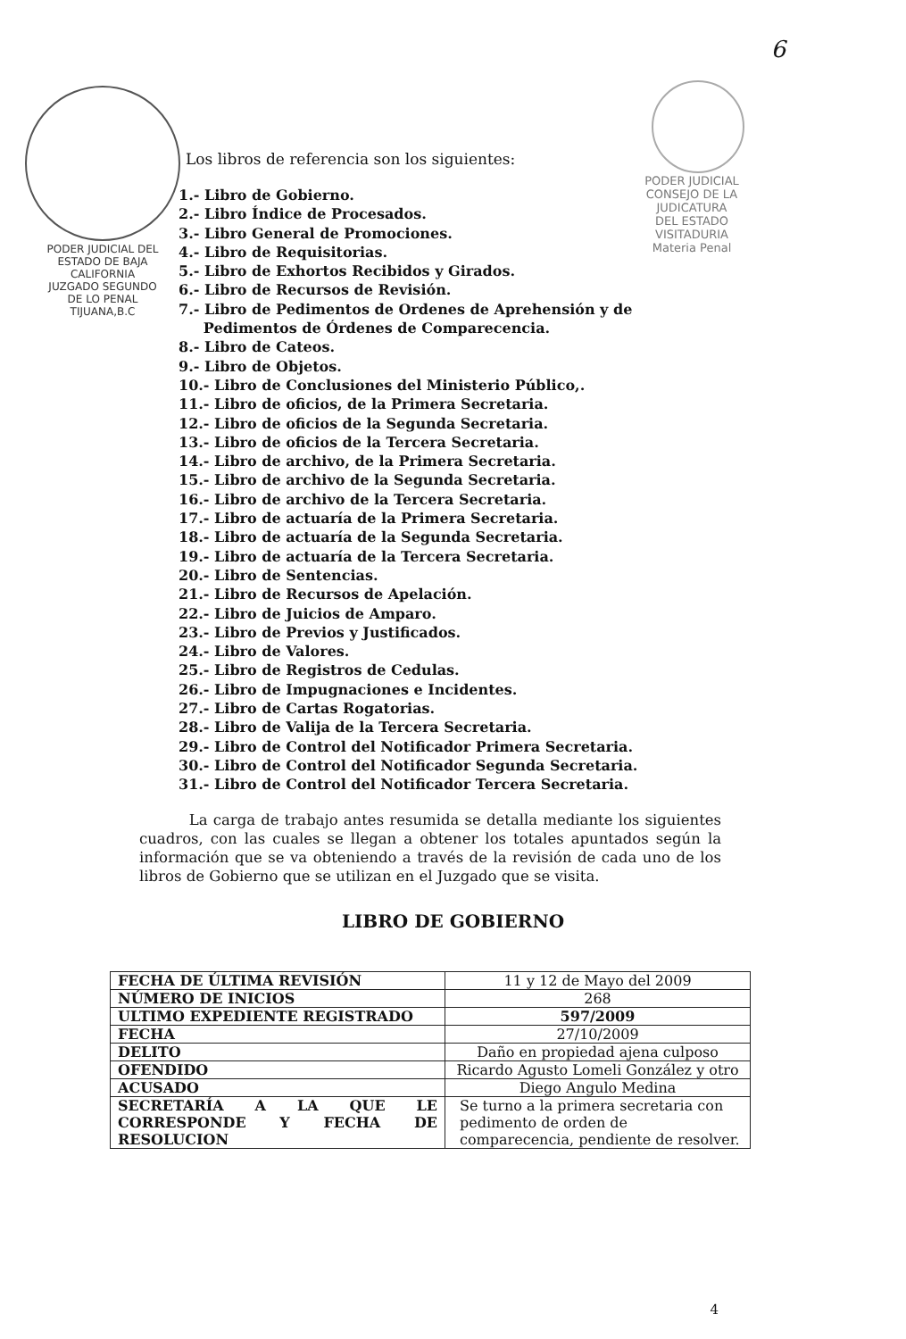6
PODER JUDICIAL DEL ESTADO DE BAJA CALIFORNIA
JUZGADO SEGUNDO
DE LO PENAL
TIJUANA,B.C
PODER JUDICIAL
CONSEJO DE LA JUDICATURA
DEL ESTADO
VISITADURIA
Materia Penal
Los libros de referencia son los siguientes:
1.- Libro de Gobierno.
2.- Libro Índice de Procesados.
3.- Libro General de Promociones.
4.- Libro de Requisitorias.
5.- Libro de Exhortos Recibidos y Girados.
6.- Libro de Recursos de Revisión.
7.- Libro de Pedimentos de Ordenes de Aprehensión y de
Pedimentos de Órdenes de Comparecencia.
8.- Libro de Cateos.
9.- Libro de Objetos.
10.- Libro de Conclusiones del Ministerio Público,.
11.- Libro de oficios, de la Primera Secretaria.
12.- Libro de oficios de la Segunda Secretaria.
13.- Libro de oficios de la Tercera Secretaria.
14.- Libro de archivo, de la Primera Secretaria.
15.- Libro de archivo de la Segunda Secretaria.
16.- Libro de archivo de la Tercera Secretaria.
17.- Libro de actuaría de la Primera Secretaria.
18.- Libro de actuaría de la Segunda Secretaria.
19.- Libro de actuaría de la Tercera Secretaria.
20.- Libro de Sentencias.
21.- Libro de Recursos de Apelación.
22.- Libro de Juicios de Amparo.
23.- Libro de Previos y Justificados.
24.- Libro de Valores.
25.- Libro de Registros de Cedulas.
26.- Libro de Impugnaciones e Incidentes.
27.- Libro de Cartas Rogatorias.
28.- Libro de Valija de la Tercera Secretaria.
29.- Libro de Control del Notificador Primera Secretaria.
30.- Libro de Control del Notificador Segunda Secretaria.
31.- Libro de Control del Notificador Tercera Secretaria.
La carga de trabajo antes resumida se detalla mediante los siguientes cuadros, con las cuales se llegan a obtener los totales apuntados según la información que se va obteniendo a través de la revisión de cada uno de los libros de Gobierno que se utilizan en el Juzgado que se visita.
LIBRO DE GOBIERNO
| FECHA DE ÚLTIMA REVISIÓN | 11 y 12 de Mayo del 2009 |
| NÚMERO DE INICIOS | 268 |
| ULTIMO EXPEDIENTE REGISTRADO | 597/2009 |
| FECHA | 27/10/2009 |
| DELITO | Daño en propiedad ajena culposo |
| OFENDIDO | Ricardo Agusto Lomeli González y otro |
| ACUSADO | Diego Angulo Medina |
| SECRETARÍA A LA QUE LE CORRESPONDE Y FECHA DE RESOLUCION | Se turno a la primera secretaria con pedimento de orden de comparecencia, pendiente de resolver. |
4